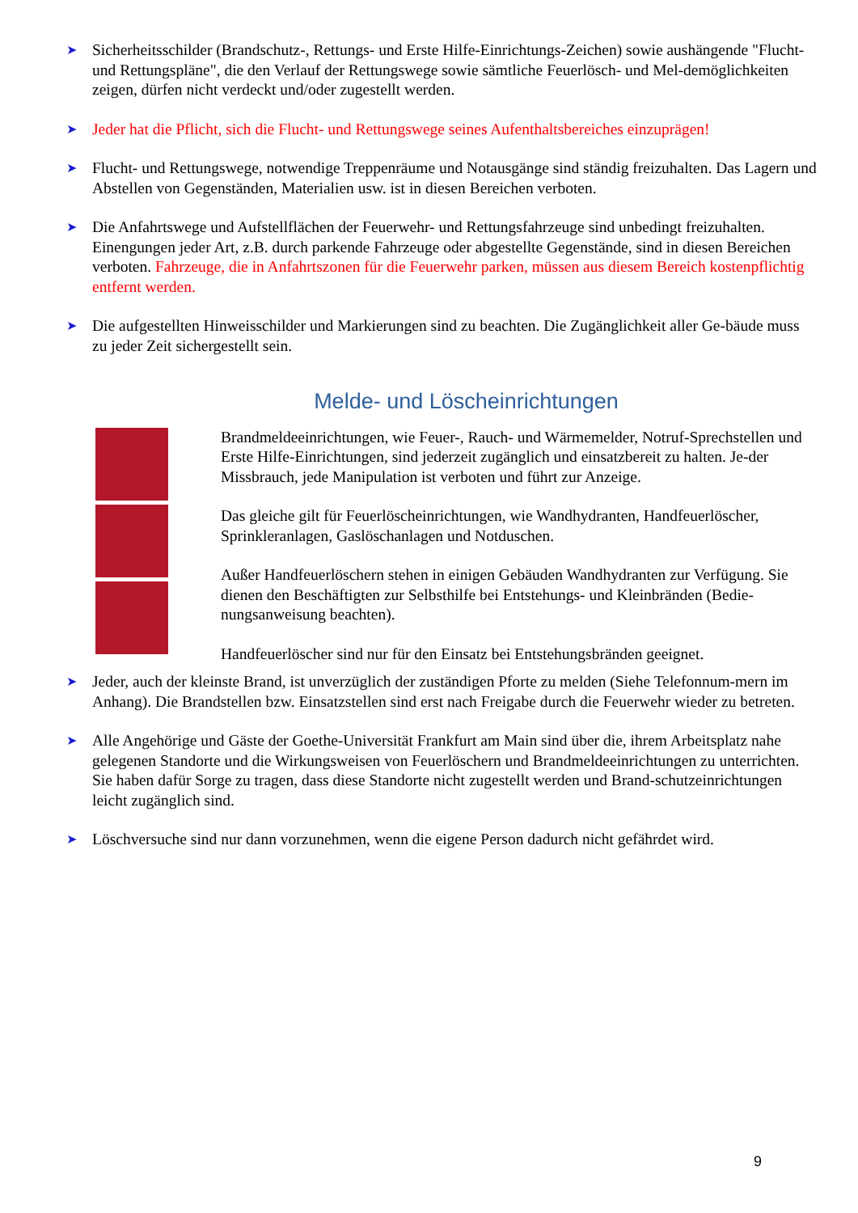➤
Sicherheitsschilder (Brandschutz-, Rettungs- und Erste Hilfe-Einrichtungs-Zeichen) sowie aushängende "Flucht- und Rettungspläne", die den Verlauf der Rettungswege sowie sämtliche Feuerlösch- und Mel-demöglichkeiten zeigen, dürfen nicht verdeckt und/oder zugestellt werden.
➤
Jeder hat die Pflicht, sich die Flucht- und Rettungswege seines Aufenthaltsbereiches einzuprägen!
➤
Flucht- und Rettungswege, notwendige Treppenräume und Notausgänge sind ständig freizuhalten. Das Lagern und Abstellen von Gegenständen, Materialien usw. ist in diesen Bereichen verboten.
➤
Die Anfahrtswege und Aufstellflächen der Feuerwehr- und Rettungsfahrzeuge sind unbedingt freizuhalten. Einengungen jeder Art, z.B. durch parkende Fahrzeuge oder abgestellte Gegenstände, sind in diesen Bereichen verboten. Fahrzeuge, die in Anfahrtszonen für die Feuerwehr parken, müssen aus diesem Bereich kostenpflichtig entfernt werden.
➤
Die aufgestellten Hinweisschilder und Markierungen sind zu beachten. Die Zugänglichkeit aller Ge-bäude muss zu jeder Zeit sichergestellt sein.
Melde- und Löscheinrichtungen
Brandmeldeeinrichtungen, wie Feuer-, Rauch- und Wärmemelder, Notruf-Sprechstellen und Erste Hilfe-Einrichtungen, sind jederzeit zugänglich und einsatzbereit zu halten. Je-der Missbrauch, jede Manipulation ist verboten und führt zur Anzeige.
Das gleiche gilt für Feuerlöscheinrichtungen, wie Wandhydranten, Handfeuerlöscher, Sprinkleranlagen, Gaslöschanlagen und Notduschen.
Außer Handfeuerlöschern stehen in einigen Gebäuden Wandhydranten zur Verfügung. Sie dienen den Beschäftigten zur Selbsthilfe bei Entstehungs- und Kleinbränden (Bedie-nungsanweisung beachten).
Handfeuerlöscher sind nur für den Einsatz bei Entstehungsbränden geeignet.
➤
Jeder, auch der kleinste Brand, ist unverzüglich der zuständigen Pforte zu melden (Siehe Telefonnum-mern im Anhang). Die Brandstellen bzw. Einsatzstellen sind erst nach Freigabe durch die Feuerwehr wieder zu betreten.
➤
Alle Angehörige und Gäste der Goethe-Universität Frankfurt am Main sind über die, ihrem Arbeitsplatz nahe gelegenen Standorte und die Wirkungsweisen von Feuerlöschern und Brandmeldeeinrichtungen zu unterrichten. Sie haben dafür Sorge zu tragen, dass diese Standorte nicht zugestellt werden und Brand-schutzeinrichtungen leicht zugänglich sind.
➤
Löschversuche sind nur dann vorzunehmen, wenn die eigene Person dadurch nicht gefährdet wird.
9